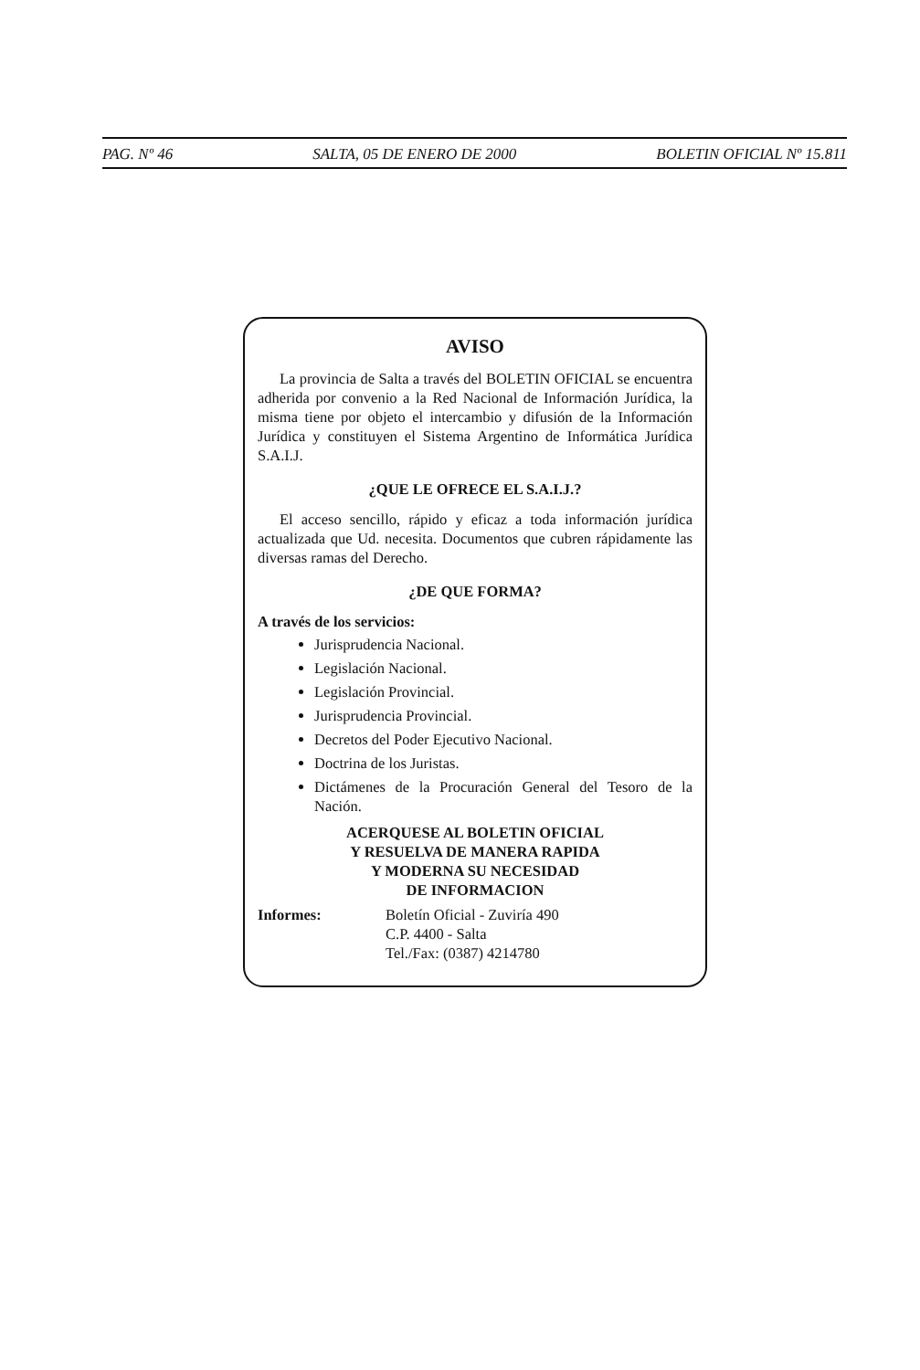PAG. Nº 46 SALTA, 05 DE ENERO DE 2000 BOLETIN OFICIAL Nº 15.811
AVISO
La provincia de Salta a través del BOLETIN OFICIAL se encuentra adherida por convenio a la Red Nacional de Información Jurídica, la misma tiene por objeto el intercambio y difusión de la Información Jurídica y constituyen el Sistema Argentino de Informática Jurídica S.A.I.J.
¿QUE LE OFRECE EL S.A.I.J.?
El acceso sencillo, rápido y eficaz a toda información jurídica actualizada que Ud. necesita. Documentos que cubren rápidamente las diversas ramas del Derecho.
¿DE QUE FORMA?
A través de los servicios:
Jurisprudencia Nacional.
Legislación Nacional.
Legislación Provincial.
Jurisprudencia Provincial.
Decretos del Poder Ejecutivo Nacional.
Doctrina de los Juristas.
Dictámenes de la Procuración General del Tesoro de la Nación.
ACERQUESE AL BOLETIN OFICIAL
Y RESUELVA DE MANERA RAPIDA
Y MODERNA SU NECESIDAD
DE INFORMACION
Informes: Boletín Oficial - Zuviría 490
C.P. 4400 - Salta
Tel./Fax: (0387) 4214780